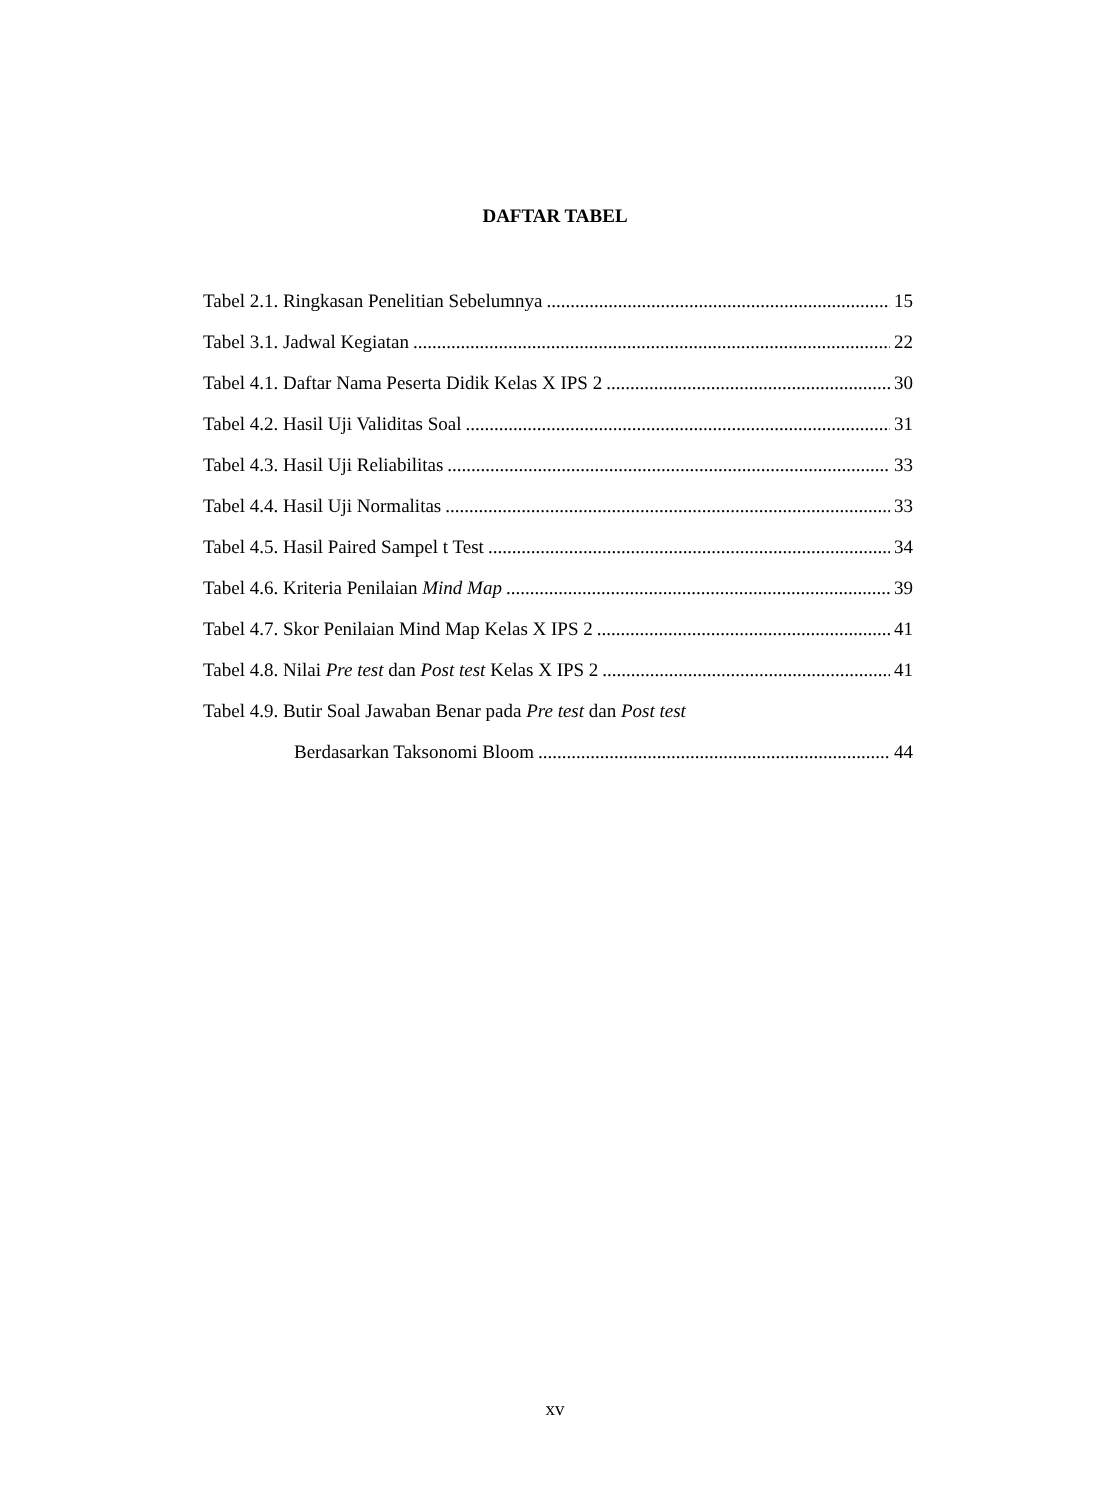DAFTAR TABEL
Tabel 2.1. Ringkasan Penelitian Sebelumnya 15
Tabel 3.1. Jadwal Kegiatan 22
Tabel 4.1. Daftar Nama Peserta Didik Kelas X IPS 2 30
Tabel 4.2. Hasil Uji Validitas Soal 31
Tabel 4.3. Hasil Uji Reliabilitas 33
Tabel 4.4. Hasil Uji Normalitas 33
Tabel 4.5. Hasil Paired Sampel t Test 34
Tabel 4.6. Kriteria Penilaian Mind Map 39
Tabel 4.7. Skor Penilaian Mind Map Kelas X IPS 2 41
Tabel 4.8. Nilai Pre test dan Post test Kelas X IPS 2 41
Tabel 4.9. Butir Soal Jawaban Benar pada Pre test dan Post test
Berdasarkan Taksonomi Bloom 44
xv